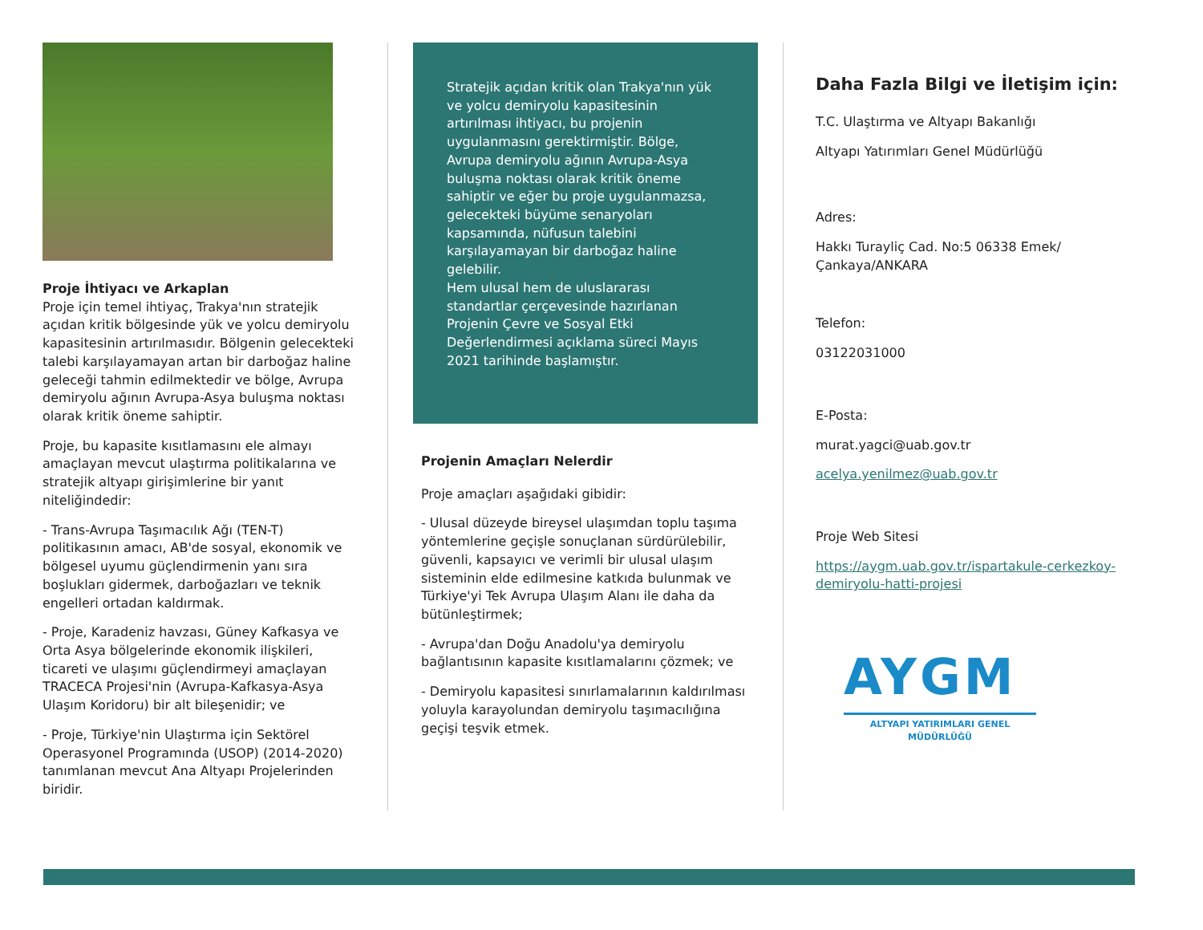Proje İhtiyacı ve Arkaplan
Proje için temel ihtiyaç, Trakya'nın stratejik açıdan kritik bölgesinde yük ve yolcu demiryolu kapasitesinin artırılmasıdır. Bölgenin gelecekteki talebi karşılayamayan artan bir darboğaz haline geleceği tahmin edilmektedir ve bölge, Avrupa demiryolu ağının Avrupa-Asya buluşma noktası olarak kritik öneme sahiptir.
Proje, bu kapasite kısıtlamasını ele almayı amaçlayan mevcut ulaştırma politikalarına ve stratejik altyapı girişimlerine bir yanıt niteliğindedir:
- Trans-Avrupa Taşımacılık Ağı (TEN-T) politikasının amacı, AB'de sosyal, ekonomik ve bölgesel uyumu güçlendirmenin yanı sıra boşlukları gidermek, darboğazları ve teknik engelleri ortadan kaldırmak.
- Proje, Karadeniz havzası, Güney Kafkasya ve Orta Asya bölgelerinde ekonomik ilişkileri, ticareti ve ulaşımı güçlendirmeyi amaçlayan TRACECA Projesi'nin (Avrupa-Kafkasya-Asya Ulaşım Koridoru) bir alt bileşenidir; ve
- Proje, Türkiye'nin Ulaştırma için Sektörel Operasyonel Programında (USOP) (2014-2020) tanımlanan mevcut Ana Altyapı Projelerinden biridir.
Stratejik açıdan kritik olan Trakya'nın yük ve yolcu demiryolu kapasitesinin artırılması ihtiyacı, bu projenin uygulanmasını gerektirmiştir. Bölge, Avrupa demiryolu ağının Avrupa-Asya buluşma noktası olarak kritik öneme sahiptir ve eğer bu proje uygulanmazsa, gelecekteki büyüme senaryoları kapsamında, nüfusun talebini karşılayamayan bir darboğaz haline gelebilir.
Hem ulusal hem de uluslararası standartlar çerçevesinde hazırlanan Projenin Çevre ve Sosyal Etki Değerlendirmesi açıklama süreci Mayıs 2021 tarihinde başlamıştır.
Projenin Amaçları Nelerdir
Proje amaçları aşağıdaki gibidir:
- Ulusal düzeyde bireysel ulaşımdan toplu taşıma yöntemlerine geçişle sonuçlanan sürdürülebilir, güvenli, kapsayıcı ve verimli bir ulusal ulaşım sisteminin elde edilmesine katkıda bulunmak ve Türkiye'yi Tek Avrupa Ulaşım Alanı ile daha da bütünleştirmek;
- Avrupa'dan Doğu Anadolu'ya demiryolu bağlantısının kapasite kısıtlamalarını çözmek; ve
- Demiryolu kapasitesi sınırlamalarının kaldırılması yoluyla karayolundan demiryolu taşımacılığına geçişi teşvik etmek.
Daha Fazla Bilgi ve İletişim için:
T.C. Ulaştırma ve Altyapı Bakanlığı
Altyapı Yatırımları Genel Müdürlüğü
Adres:
Hakkı Turayliç Cad. No:5 06338 Emek/Çankaya/ANKARA
Telefon:
03122031000
E-Posta:
murat.yagci@uab.gov.tr
acelya.yenilmez@uab.gov.tr
Proje Web Sitesi
https://aygm.uab.gov.tr/ispartakule-cerkezkoy-demiryolu-hatti-projesi
AYGM
ALTYAPI YATIRIMLARI GENEL MÜDÜRLÜĞÜ